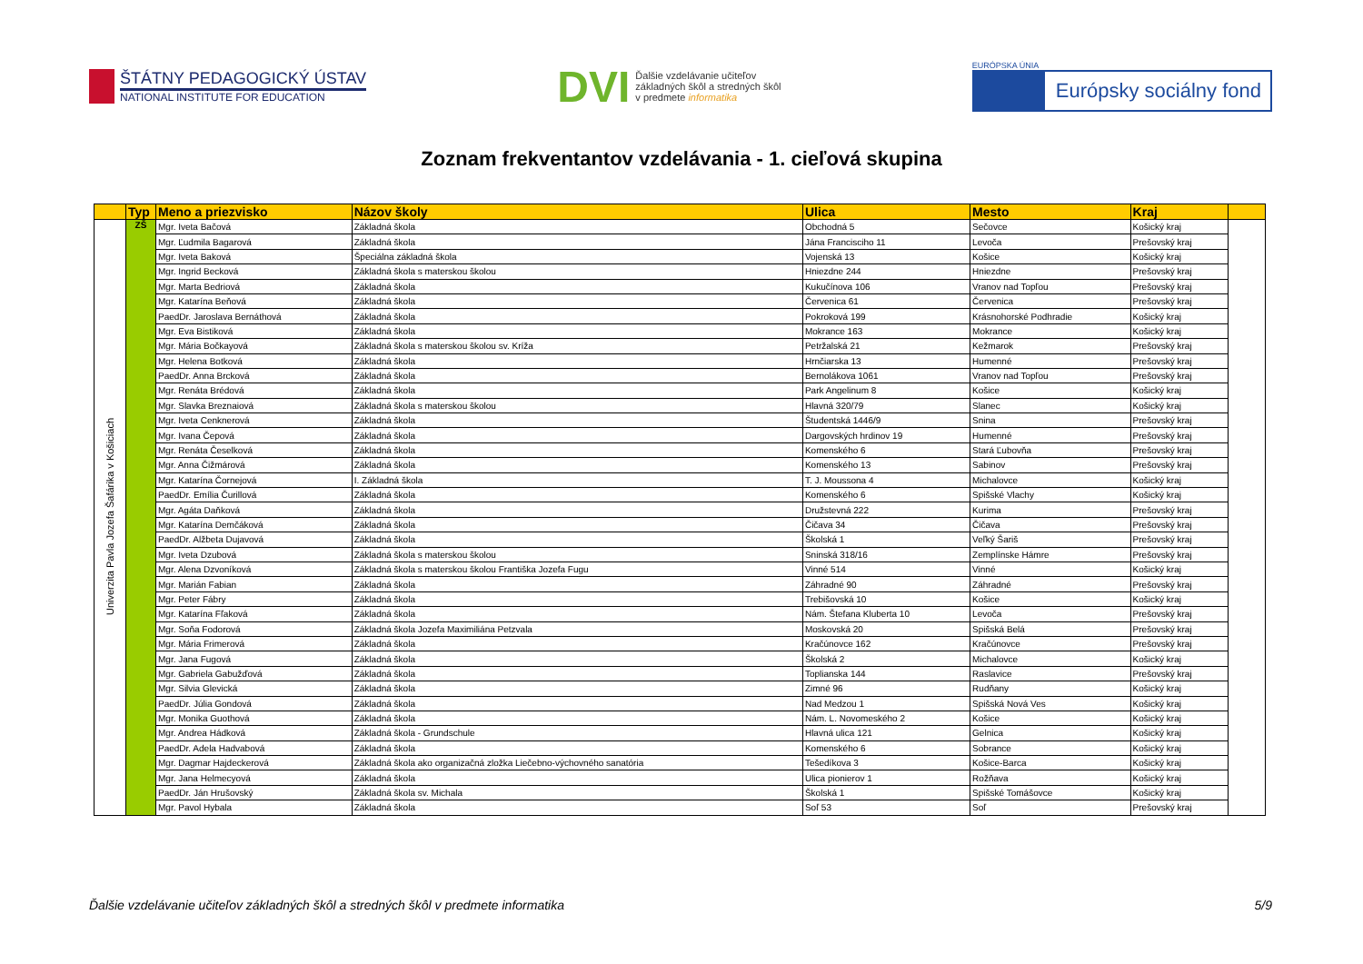ŠTÁTNY PEDAGOGICKÝ ÚSTAV
NATIONAL INSTITUTE FOR EDUCATION
DVI
Ďalšie vzdelávanie učiteľov
základných škôl a stredných škôl
v predmete informatika
EURÓPSKA ÚNIA
Európsky sociálny fond
Zoznam frekventantov vzdelávania - 1. cieľová skupina
| | Typ | Meno a priezvisko | Názov školy | Ulica | Mesto | Kraj | |
| --- | --- | --- | --- | --- | --- | --- | --- |
| Univerzita Pavla Jozefa Šafárika v Košiciach | ZŠ | Mgr. Iveta Bačová | Základná škola | Obchodná 5 | Sečovce | Košický kraj | |
| | | Mgr. Ľudmila Bagarová | Základná škola | Jána Francisciho 11 | Levoča | Prešovský kraj | |
| | | Mgr. Iveta Baková | Špeciálna základná škola | Vojenská 13 | Košice | Košický kraj | |
| | | Mgr. Ingrid Becková | Základná škola s materskou školou | Hniezdne 244 | Hniezdne | Prešovský kraj | |
| | | Mgr. Marta Bedriová | Základná škola | Kukučínova 106 | Vranov nad Topľou | Prešovský kraj | |
| | | Mgr. Katarína Beňová | Základná škola | Červenica 61 | Červenica | Prešovský kraj | |
| | | PaedDr. Jaroslava Bernáthová | Základná škola | Pokroková 199 | Krásnohorské Podhradie | Košický kraj | |
| | | Mgr. Eva Bistiková | Základná škola | Mokrance 163 | Mokrance | Košický kraj | |
| | | Mgr. Mária Bočkayová | Základná škola s materskou školou sv. Kríža | Petržalská 21 | Kežmarok | Prešovský kraj | |
| | | Mgr. Helena Botková | Základná škola | Hrnčiarska 13 | Humenné | Prešovský kraj | |
| | | PaedDr. Anna Brcková | Základná škola | Bernolákova 1061 | Vranov nad Topľou | Prešovský kraj | |
| | | Mgr. Renáta Brédová | Základná škola | Park Angelinum 8 | Košice | Košický kraj | |
| | | Mgr. Slavka Breznaiová | Základná škola s materskou školou | Hlavná 320/79 | Slanec | Košický kraj | |
| | | Mgr. Iveta Cenknerová | Základná škola | Študentská 1446/9 | Snina | Prešovský kraj | |
| | | Mgr. Ivana Čepová | Základná škola | Dargovských hrdinov 19 | Humenné | Prešovský kraj | |
| | | Mgr. Renáta Česelková | Základná škola | Komenského 6 | Stará Ľubovňa | Prešovský kraj | |
| | | Mgr. Anna Čižmárová | Základná škola | Komenského 13 | Sabinov | Prešovský kraj | |
| | | Mgr. Katarína Čornejová | I. Základná škola | T. J. Moussona 4 | Michalovce | Košický kraj | |
| | | PaedDr. Emília Čurillová | Základná škola | Komenského 6 | Spišské Vlachy | Košický kraj | |
| | | Mgr. Agáta Daňková | Základná škola | Družstevná 222 | Kurima | Prešovský kraj | |
| | | Mgr. Katarína Demčáková | Základná škola | Čičava 34 | Čičava | Prešovský kraj | |
| | | PaedDr. Alžbeta Dujavová | Základná škola | Školská 1 | Veľký Šariš | Prešovský kraj | |
| | | Mgr. Iveta Dzubová | Základná škola s materskou školou | Sninská 318/16 | Zemplínske Hámre | Prešovský kraj | |
| | | Mgr. Alena Dzvoníková | Základná škola s materskou školou Františka Jozefa Fugu | Vinné 514 | Vinné | Košický kraj | |
| | | Mgr. Marián Fabian | Základná škola | Záhradné 90 | Záhradné | Prešovský kraj | |
| | | Mgr. Peter Fábry | Základná škola | Trebišovská 10 | Košice | Košický kraj | |
| | | Mgr. Katarína Fľaková | Základná škola | Nám. Štefana Kluberta 10 | Levoča | Prešovský kraj | |
| | | Mgr. Soňa Fodorová | Základná škola Jozefa Maximiliána Petzvala | Moskovská 20 | Spišská Belá | Prešovský kraj | |
| | | Mgr. Mária Frimerová | Základná škola | Kračúnovce 162 | Kračúnovce | Prešovský kraj | |
| | | Mgr. Jana Fugová | Základná škola | Školská 2 | Michalovce | Košický kraj | |
| | | Mgr. Gabriela Gabužďová | Základná škola | Toplianska 144 | Raslavice | Prešovský kraj | |
| | | Mgr. Silvia Glevická | Základná škola | Zimné 96 | Rudňany | Košický kraj | |
| | | PaedDr. Júlia Gondová | Základná škola | Nad Medzou 1 | Spišská Nová Ves | Košický kraj | |
| | | Mgr. Monika Guothová | Základná škola | Nám. L. Novomeského 2 | Košice | Košický kraj | |
| | | Mgr. Andrea Hádková | Základná škola - Grundschule | Hlavná ulica 121 | Gelnica | Košický kraj | |
| | | PaedDr. Adela Hadvabová | Základná škola | Komenského 6 | Sobrance | Košický kraj | |
| | | Mgr. Dagmar Hajdeckerová | Základná škola ako organizačná zložka Liečebno-výchovného sanatória | Tešedíkova 3 | Košice-Barca | Košický kraj | |
| | | Mgr. Jana Helmecyová | Základná škola | Ulica pionierov 1 | Rožňava | Košický kraj | |
| | | PaedDr. Ján Hrušovský | Základná škola sv. Michala | Školská 1 | Spišské Tomášovce | Košický kraj | |
| | | Mgr. Pavol Hybala | Základná škola | Soľ 53 | Soľ | Prešovský kraj | |
Ďalšie vzdelávanie učiteľov základných škôl a stredných škôl v predmete informatika 5/9